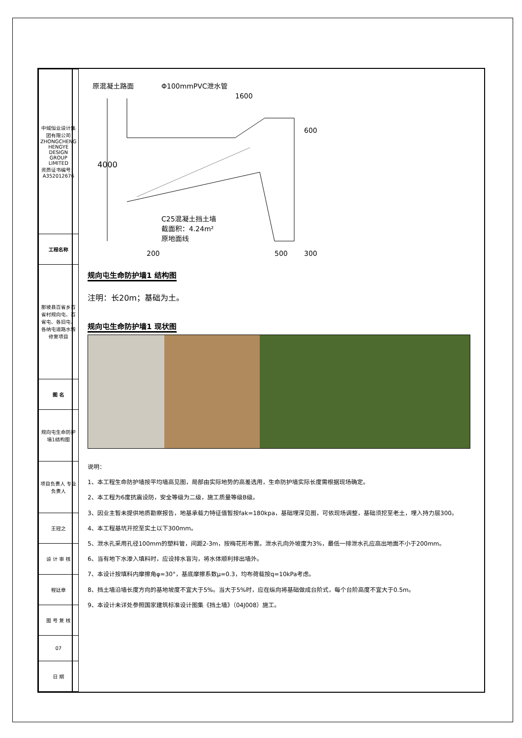| 中城恒业设计集团有限公司 ZHONGCHENG HENGYE DESIGN GROUP LIMITED 资质证书编号：A352012676 |
| 工程名称 |
| 那坡县百省乡百省村规向屯、百省屯、各旧屯、各纳屯道路水毁修复项目 |
| 图 名 |
| 规向屯生命防护墙1结构图 |
| 项目负责人 专业负责人 |
| 王冠之 |
| 设 计 审 核 |
| 程廷章 |
| 图 号 复 核 |
| 07 |
| 日 期 |
4000
600
1600
200
500
300
原混凝土路面
Φ100mmPVC泄水管
C25混凝土挡土墙
截面积：4.24m²
原地面线
规向屯生命防护墙1 结构图
注明：长20m；基础为土。
规向屯生命防护墙1 现状图
说明：
1、本工程生命防护墙按平均墙高见图，局部由实际地势的高差选用，生命防护墙实际长度需根据现场确定。
2、本工程为6度抗震设防，安全等级为二级，施工质量等级B级。
3、因业主暂未提供地质勘察报告，地基承载力特征值暂按fak=180kpa，基础埋深见图，可依现场调整，基础须挖至老土，埋入持力层300。
4、本工程基坑开挖至实土以下300mm。
5、泄水孔采用孔径100mm的塑料管，间距2-3m，按梅花形布置。泄水孔向外坡度为3%，最低一排泄水孔应高出地面不小于200mm。
6、当有地下水渗入填料时，应设排水盲沟，将水体顺利排出墙外。
7、本设计按填料内摩擦角φ=30°，基底摩擦系数μ=0.3，均布荷载按q=10kPa考虑。
8、挡土墙沿墙长度方向的基地坡度不宜大于5%。当大于5%时，应在纵向将基础做成台阶式，每个台阶高度不宜大于0.5m。
9、本设计未详处参照国家建筑标准设计图集《挡土墙》（04J008）施工。